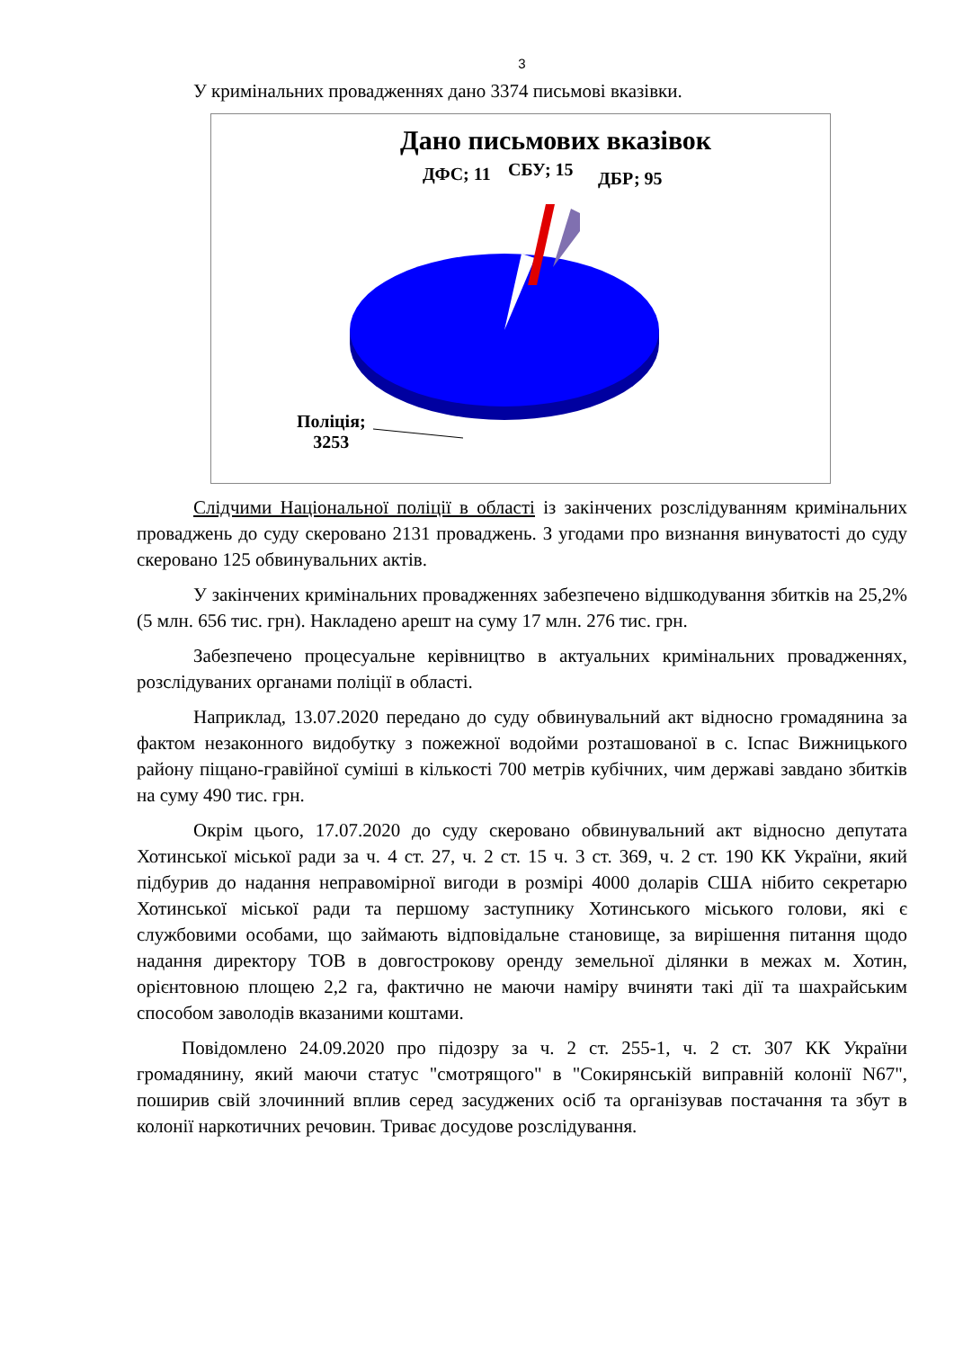3
У кримінальних провадженнях дано 3374 письмові вказівки.
Дано письмових вказівок
ДФС; 11 СБУ; 15 ДБР; 95
Поліція;
3253
Слідчими Національної поліції в області із закінчених розслідуванням кримінальних проваджень до суду скеровано 2131 проваджень. З угодами про визнання винуватості до суду скеровано 125 обвинувальних актів.
У закінчених кримінальних провадженнях забезпечено відшкодування збитків на 25,2% (5 млн. 656 тис. грн). Накладено арешт на суму 17 млн. 276 тис. грн.
Забезпечено процесуальне керівництво в актуальних кримінальних провадженнях, розслідуваних органами поліції в області.
Наприклад, 13.07.2020 передано до суду обвинувальний акт відносно громадянина за фактом незаконного видобутку з пожежної водойми розташованої в с. Іспас Вижницького району піщано-гравійної суміші в кількості 700 метрів кубічних, чим державі завдано збитків на суму 490 тис. грн.
Окрім цього, 17.07.2020 до суду скеровано обвинувальний акт відносно депутата Хотинської міської ради за ч. 4 ст. 27, ч. 2 ст. 15 ч. 3 ст. 369, ч. 2 ст. 190 КК України, який підбурив до надання неправомірної вигоди в розмірі 4000 доларів США нібито секретарю Хотинської міської ради та першому заступнику Хотинського міського голови, які є службовими особами, що займають відповідальне становище, за вирішення питання щодо надання директору ТОВ в довгострокову оренду земельної ділянки в межах м. Хотин, орієнтовною площею 2,2 га, фактично не маючи наміру вчиняти такі дії та шахрайським способом заволодів вказаними коштами.
Повідомлено 24.09.2020 про підозру за ч. 2 ст. 255-1, ч. 2 ст. 307 КК України громадянину, який маючи статус "смотрящого" в "Сокирянській виправній колонії N67", поширив свій злочинний вплив серед засуджених осіб та організував постачання та збут в колонії наркотичних речовин. Триває досудове розслідування.